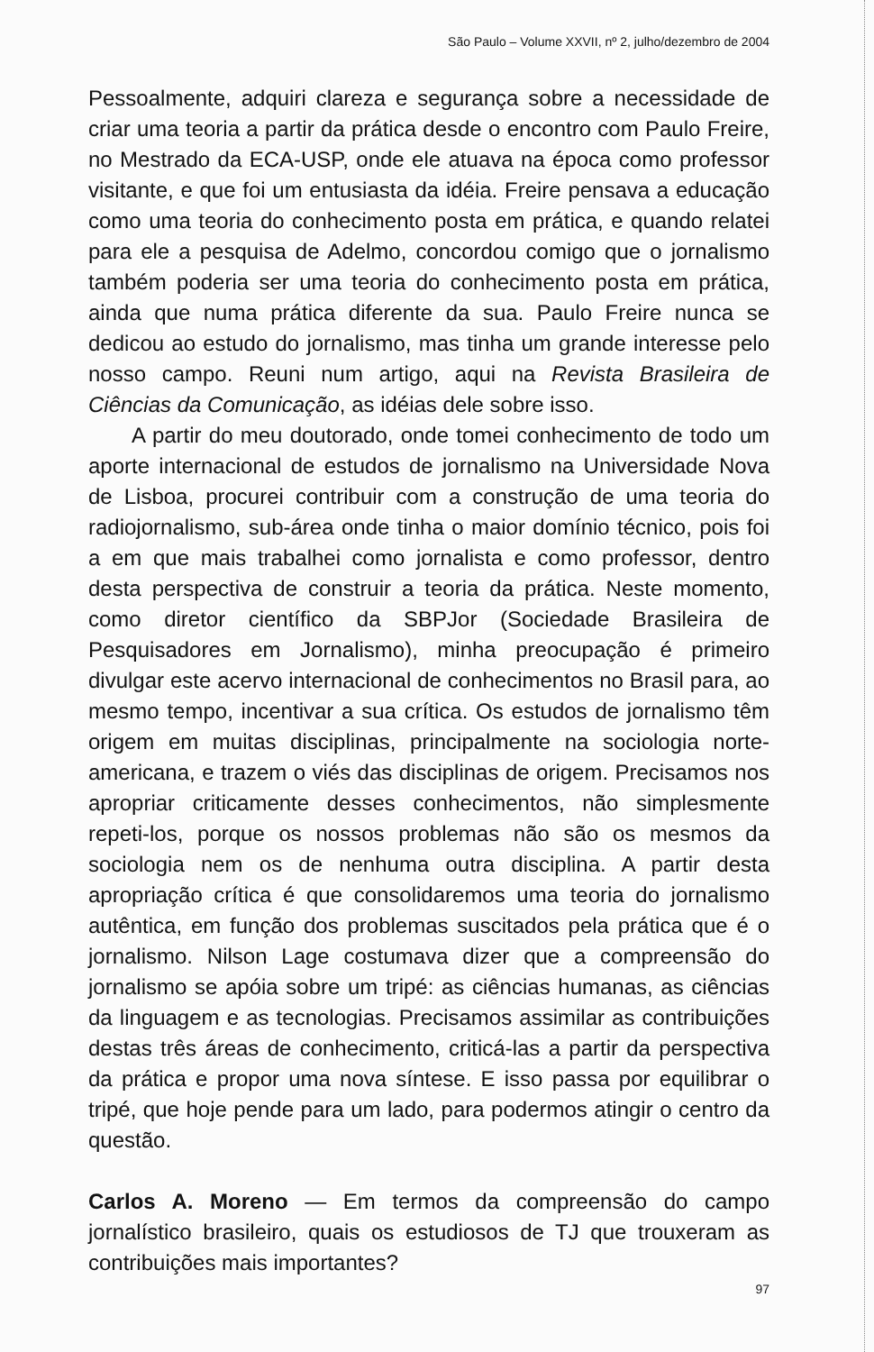São Paulo – Volume XXVII, nº 2, julho/dezembro de 2004
Pessoalmente, adquiri clareza e segurança sobre a necessidade de criar uma teoria a partir da prática desde o encontro com Paulo Freire, no Mestrado da ECA-USP, onde ele atuava na época como professor visitante, e que foi um entusiasta da idéia. Freire pensava a educação como uma teoria do conhecimento posta em prática, e quando relatei para ele a pesquisa de Adelmo, concordou comigo que o jornalismo também poderia ser uma teoria do conhecimento posta em prática, ainda que numa prática diferente da sua. Paulo Freire nunca se dedicou ao estudo do jornalismo, mas tinha um grande interesse pelo nosso campo. Reuni num artigo, aqui na Revista Brasileira de Ciências da Comunicação, as idéias dele sobre isso.
A partir do meu doutorado, onde tomei conhecimento de todo um aporte internacional de estudos de jornalismo na Universidade Nova de Lisboa, procurei contribuir com a construção de uma teoria do radiojornalismo, sub-área onde tinha o maior domínio técnico, pois foi a em que mais trabalhei como jornalista e como professor, dentro desta perspectiva de construir a teoria da prática. Neste momento, como diretor científico da SBPJor (Sociedade Brasileira de Pesquisadores em Jornalismo), minha preocupação é primeiro divulgar este acervo internacional de conhecimentos no Brasil para, ao mesmo tempo, incentivar a sua crítica. Os estudos de jornalismo têm origem em muitas disciplinas, principalmente na sociologia norte-americana, e trazem o viés das disciplinas de origem. Precisamos nos apropriar criticamente desses conhecimentos, não simplesmente repeti-los, porque os nossos problemas não são os mesmos da sociologia nem os de nenhuma outra disciplina. A partir desta apropriação crítica é que consolidaremos uma teoria do jornalismo autêntica, em função dos problemas suscitados pela prática que é o jornalismo. Nilson Lage costumava dizer que a compreensão do jornalismo se apóia sobre um tripé: as ciências humanas, as ciências da linguagem e as tecnologias. Precisamos assimilar as contribuições destas três áreas de conhecimento, criticá-las a partir da perspectiva da prática e propor uma nova síntese. E isso passa por equilibrar o tripé, que hoje pende para um lado, para podermos atingir o centro da questão.
Carlos A. Moreno — Em termos da compreensão do campo jornalístico brasileiro, quais os estudiosos de TJ que trouxeram as contribuições mais importantes?
97